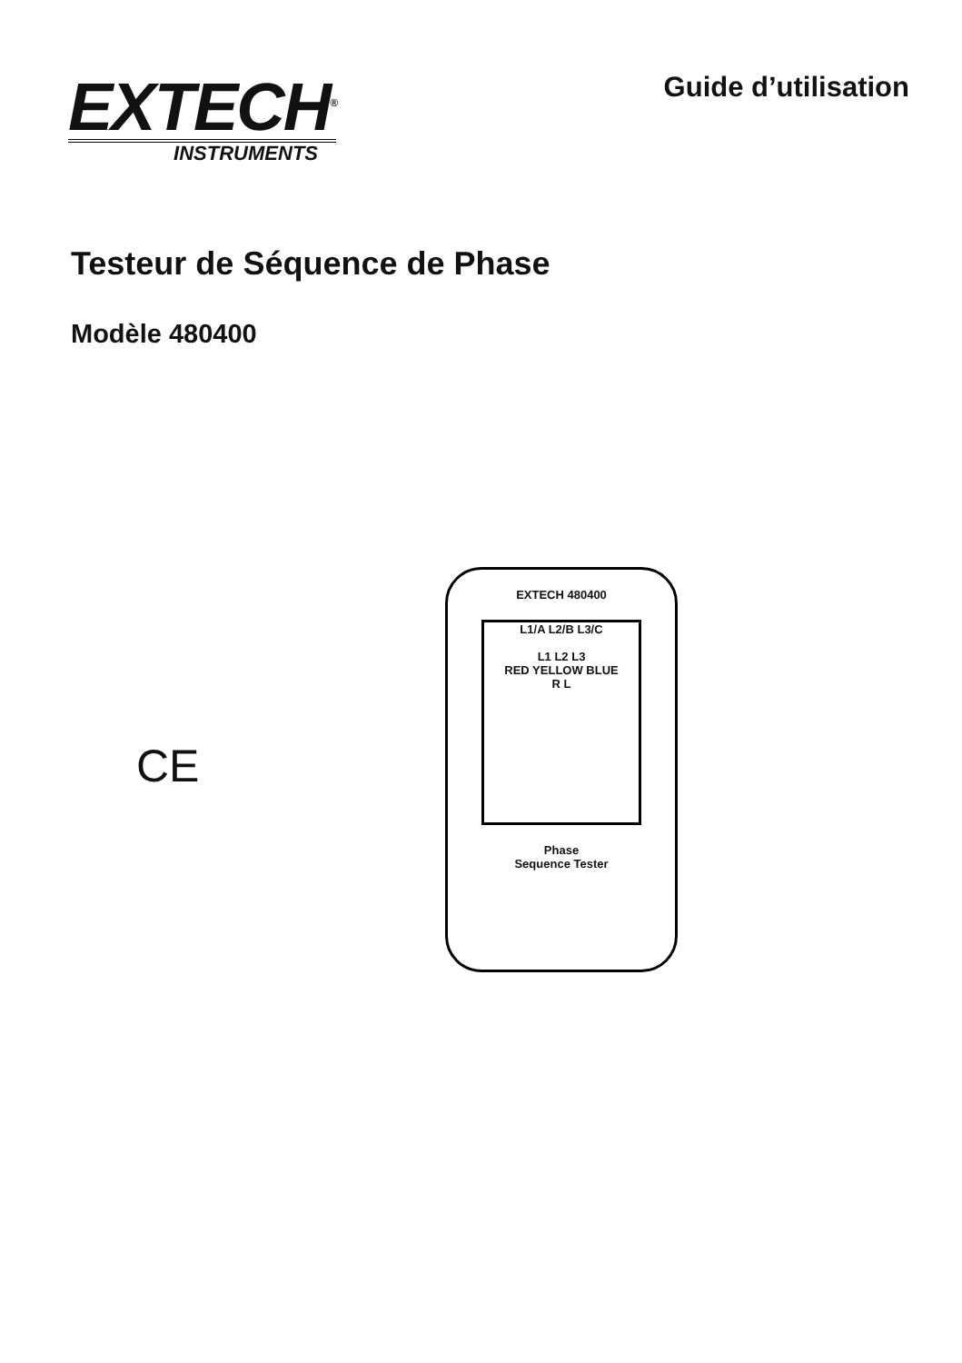EXTECH<sup>®</sup>
INSTRUMENTS
Guide d’utilisation
Testeur de Séquence de Phase
Modèle 480400
CE
EXTECH 480400
L1/A L2/B L3/C
L1 L2 L3
RED YELLOW BLUE
R L
Phase
Sequence Tester